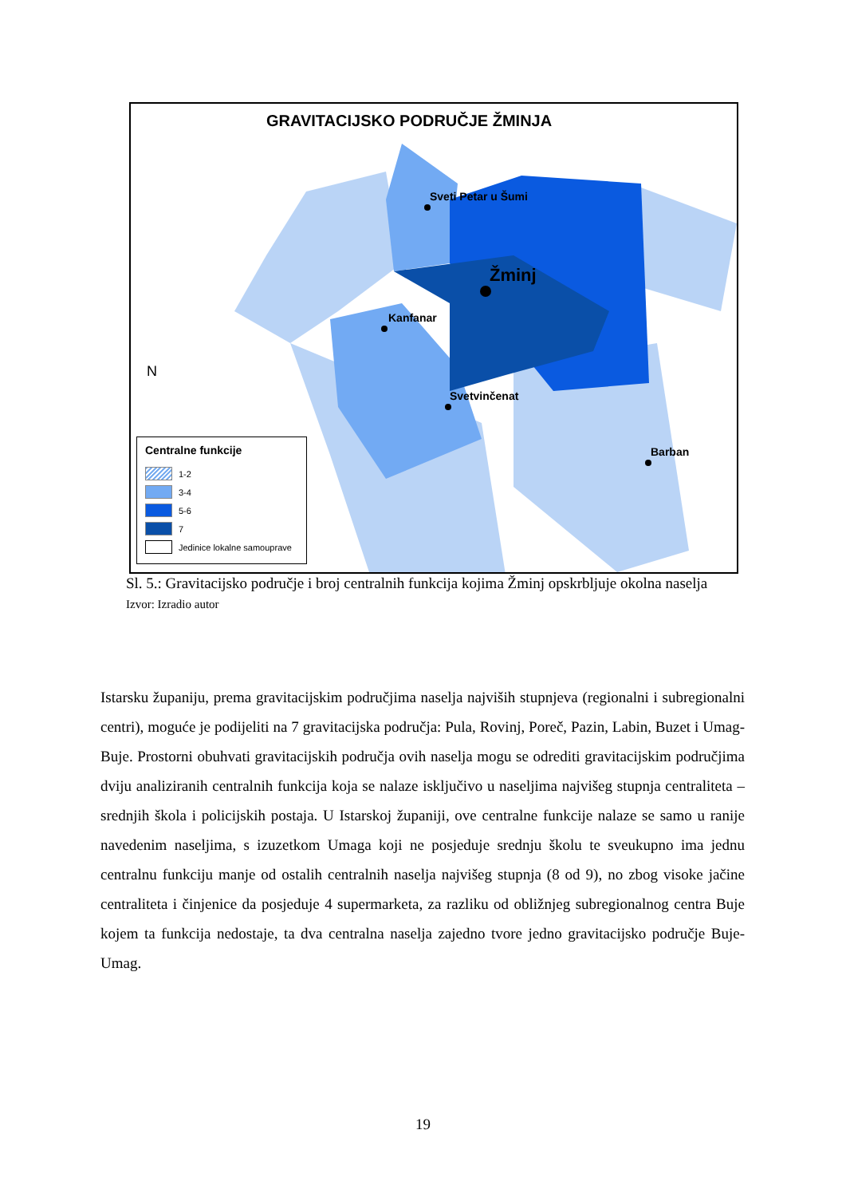GRAVITACIJSKO PODRUČJE ŽMINJA
Sveti Petar u Šumi
Žminj
Kanfanar
Svetvinčenat
Barban
N
Centralne funkcije
1-2
3-4
5-6
7
Jedinice lokalne samouprave
Sl. 5.: Gravitacijsko područje i broj centralnih funkcija kojima Žminj opskrbljuje okolna naselja
Izvor: Izradio autor
Istarsku županiju, prema gravitacijskim područjima naselja najviših stupnjeva (regionalni i subregionalni centri), moguće je podijeliti na 7 gravitacijska područja: Pula, Rovinj, Poreč, Pazin, Labin, Buzet i Umag-Buje. Prostorni obuhvati gravitacijskih područja ovih naselja mogu se odrediti gravitacijskim područjima dviju analiziranih centralnih funkcija koja se nalaze isključivo u naseljima najvišeg stupnja centraliteta – srednjih škola i policijskih postaja. U Istarskoj županiji, ove centralne funkcije nalaze se samo u ranije navedenim naseljima, s izuzetkom Umaga koji ne posjeduje srednju školu te sveukupno ima jednu centralnu funkciju manje od ostalih centralnih naselja najvišeg stupnja (8 od 9), no zbog visoke jačine centraliteta i činjenice da posjeduje 4 supermarketa, za razliku od obližnjeg subregionalnog centra Buje kojem ta funkcija nedostaje, ta dva centralna naselja zajedno tvore jedno gravitacijsko područje Buje-Umag.
19